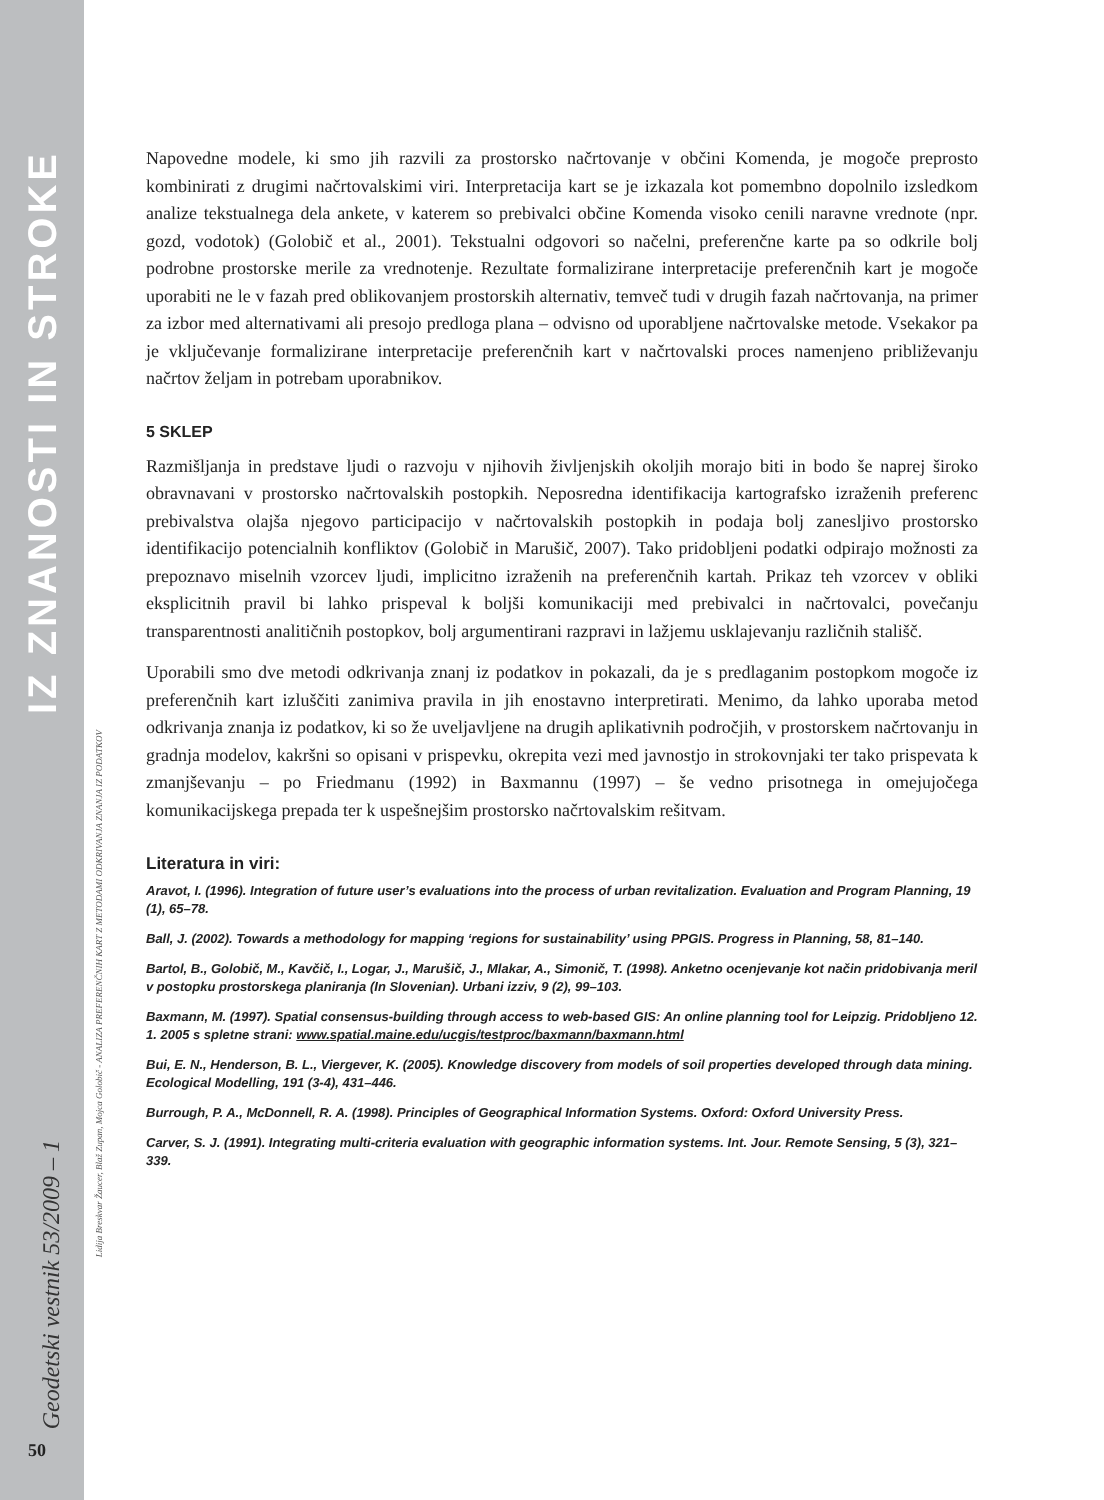IZ ZNANOSTI IN STROKE
Geodetski vestnik 53/2009 – 1
Lidija Breskvar Žaucer, Blaž Zupan, Mojca Golobič - ANALIZA PREFERENČNIH KART Z METODAMI ODKRIVANJA ZNANJA IZ PODATKOV
50
Napovedne modele, ki smo jih razvili za prostorsko načrtovanje v občini Komenda, je mogoče preprosto kombinirati z drugimi načrtovalskimi viri. Interpretacija kart se je izkazala kot pomembno dopolnilo izsledkom analize tekstualnega dela ankete, v katerem so prebivalci občine Komenda visoko cenili naravne vrednote (npr. gozd, vodotok) (Golobič et al., 2001). Tekstualni odgovori so načelni, preferenčne karte pa so odkrile bolj podrobne prostorske merile za vrednotenje. Rezultate formalizirane interpretacije preferenčnih kart je mogoče uporabiti ne le v fazah pred oblikovanjem prostorskih alternativ, temveč tudi v drugih fazah načrtovanja, na primer za izbor med alternativami ali presojo predloga plana – odvisno od uporabljene načrtovalske metode. Vsekakor pa je vključevanje formalizirane interpretacije preferenčnih kart v načrtovalski proces namenjeno približevanju načrtov željam in potrebam uporabnikov.
5 SKLEP
Razmišljanja in predstave ljudi o razvoju v njihovih življenjskih okoljih morajo biti in bodo še naprej široko obravnavani v prostorsko načrtovalskih postopkih. Neposredna identifikacija kartografsko izraženih preferenc prebivalstva olajša njegovo participacijo v načrtovalskih postopkih in podaja bolj zanesljivo prostorsko identifikacijo potencialnih konfliktov (Golobič in Marušič, 2007). Tako pridobljeni podatki odpirajo možnosti za prepoznavo miselnih vzorcev ljudi, implicitno izraženih na preferenčnih kartah. Prikaz teh vzorcev v obliki eksplicitnih pravil bi lahko prispeval k boljši komunikaciji med prebivalci in načrtovalci, povečanju transparentnosti analitičnih postopkov, bolj argumentirani razpravi in lažjemu usklajevanju različnih stališč.
Uporabili smo dve metodi odkrivanja znanj iz podatkov in pokazali, da je s predlaganim postopkom mogoče iz preferenčnih kart izluščiti zanimiva pravila in jih enostavno interpretirati. Menimo, da lahko uporaba metod odkrivanja znanja iz podatkov, ki so že uveljavljene na drugih aplikativnih področjih, v prostorskem načrtovanju in gradnja modelov, kakršni so opisani v prispevku, okrepita vezi med javnostjo in strokovnjaki ter tako prispevata k zmanjševanju – po Friedmanu (1992) in Baxmannu (1997) – še vedno prisotnega in omejujočega komunikacijskega prepada ter k uspešnejšim prostorsko načrtovalskim rešitvam.
Literatura in viri:
Aravot, I. (1996). Integration of future user’s evaluations into the process of urban revitalization. Evaluation and Program Planning, 19 (1), 65–78.
Ball, J. (2002). Towards a methodology for mapping ‘regions for sustainability’ using PPGIS. Progress in Planning, 58, 81–140.
Bartol, B., Golobič, M., Kavčič, I., Logar, J., Marušič, J., Mlakar, A., Simonič, T. (1998). Anketno ocenjevanje kot način pridobivanja meril v postopku prostorskega planiranja (In Slovenian). Urbani izziv, 9 (2), 99–103.
Baxmann, M. (1997). Spatial consensus-building through access to web-based GIS: An online planning tool for Leipzig. Pridobljeno 12. 1. 2005 s spletne strani: www.spatial.maine.edu/ucgis/testproc/baxmann/baxmann.html
Bui, E. N., Henderson, B. L., Viergever, K. (2005). Knowledge discovery from models of soil properties developed through data mining. Ecological Modelling, 191 (3-4), 431–446.
Burrough, P. A., McDonnell, R. A. (1998). Principles of Geographical Information Systems. Oxford: Oxford University Press.
Carver, S. J. (1991). Integrating multi-criteria evaluation with geographic information systems. Int. Jour. Remote Sensing, 5 (3), 321–339.